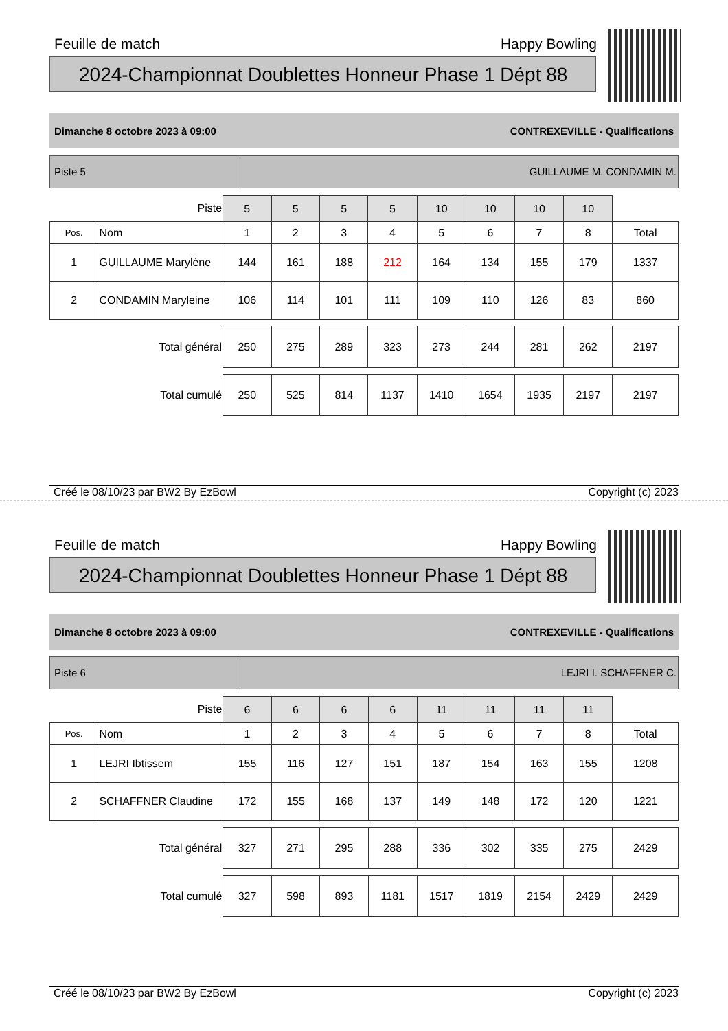Feuille de match Happy Bowling
2024-Championnat Doublettes Honneur Phase 1 Dépt 88
Dimanche 8 octobre 2023 à 09:00 CONTREXEVILLE - Qualifications
Piste 5 GUILLAUME M. CONDAMIN M.
| Piste | | 5 | 5 | 5 | 5 | 10 | 10 | 10 | 10 | |
| Pos. | Nom | 1 | 2 | 3 | 4 | 5 | 6 | 7 | 8 | Total |
| 1 | GUILLAUME Marylène | 144 | 161 | 188 | 212 | 164 | 134 | 155 | 179 | 1337 |
| 2 | CONDAMIN Maryleine | 106 | 114 | 101 | 111 | 109 | 110 | 126 | 83 | 860 |
| Total général | | 250 | 275 | 289 | 323 | 273 | 244 | 281 | 262 | 2197 |
| Total cumulé | | 250 | 525 | 814 | 1137 | 1410 | 1654 | 1935 | 2197 | 2197 |
Créé le 08/10/23 par BW2 By EzBowl Copyright (c) 2023
Feuille de match Happy Bowling
2024-Championnat Doublettes Honneur Phase 1 Dépt 88
Dimanche 8 octobre 2023 à 09:00 CONTREXEVILLE - Qualifications
Piste 6 LEJRI I. SCHAFFNER C.
| Piste | | 6 | 6 | 6 | 6 | 11 | 11 | 11 | 11 | |
| Pos. | Nom | 1 | 2 | 3 | 4 | 5 | 6 | 7 | 8 | Total |
| 1 | LEJRI Ibtissem | 155 | 116 | 127 | 151 | 187 | 154 | 163 | 155 | 1208 |
| 2 | SCHAFFNER Claudine | 172 | 155 | 168 | 137 | 149 | 148 | 172 | 120 | 1221 |
| Total général | | 327 | 271 | 295 | 288 | 336 | 302 | 335 | 275 | 2429 |
| Total cumulé | | 327 | 598 | 893 | 1181 | 1517 | 1819 | 2154 | 2429 | 2429 |
Créé le 08/10/23 par BW2 By EzBowl Copyright (c) 2023